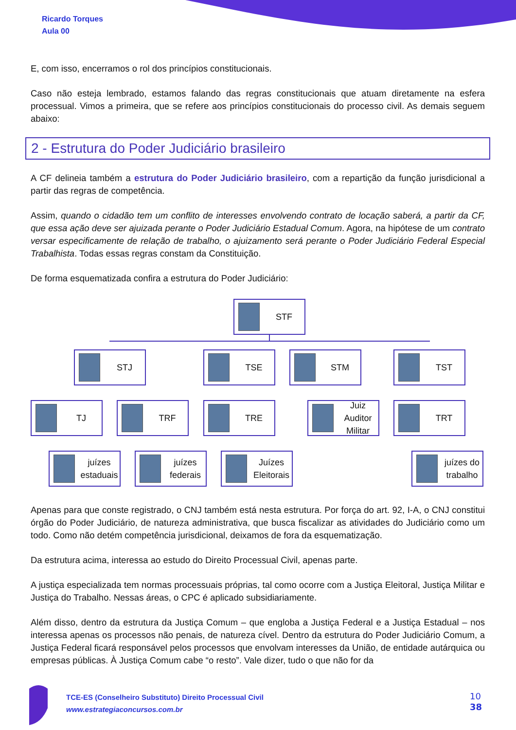Ricardo Torques
Aula 00
E, com isso, encerramos o rol dos princípios constitucionais.
Caso não esteja lembrado, estamos falando das regras constitucionais que atuam diretamente na esfera processual. Vimos a primeira, que se refere aos princípios constitucionais do processo civil. As demais seguem abaixo:
2 - Estrutura do Poder Judiciário brasileiro
A CF delineia também a estrutura do Poder Judiciário brasileiro, com a repartição da função jurisdicional a partir das regras de competência.
Assim, quando o cidadão tem um conflito de interesses envolvendo contrato de locação saberá, a partir da CF, que essa ação deve ser ajuizada perante o Poder Judiciário Estadual Comum. Agora, na hipótese de um contrato versar especificamente de relação de trabalho, o ajuizamento será perante o Poder Judiciário Federal Especial Trabalhista. Todas essas regras constam da Constituição.
De forma esquematizada confira a estrutura do Poder Judiciário:
STF
STJ TSE STM TST
TJ TRF TRE
Juiz Auditor Militar
TRT
juízes estaduais
juízes federais
Juízes Eleitorais
juízes do trabalho
Apenas para que conste registrado, o CNJ também está nesta estrutura. Por força do art. 92, I-A, o CNJ constitui órgão do Poder Judiciário, de natureza administrativa, que busca fiscalizar as atividades do Judiciário como um todo. Como não detém competência jurisdicional, deixamos de fora da esquematização.
Da estrutura acima, interessa ao estudo do Direito Processual Civil, apenas parte.
A justiça especializada tem normas processuais próprias, tal como ocorre com a Justiça Eleitoral, Justiça Militar e Justiça do Trabalho. Nessas áreas, o CPC é aplicado subsidiariamente.
Além disso, dentro da estrutura da Justiça Comum – que engloba a Justiça Federal e a Justiça Estadual – nos interessa apenas os processos não penais, de natureza cível. Dentro da estrutura do Poder Judiciário Comum, a Justiça Federal ficará responsável pelos processos que envolvam interesses da União, de entidade autárquica ou empresas públicas. À Justiça Comum cabe “o resto”. Vale dizer, tudo o que não for da
TCE-ES (Conselheiro Substituto) Direito Processual Civil
www.estrategiaconcursos.com.br
10
38